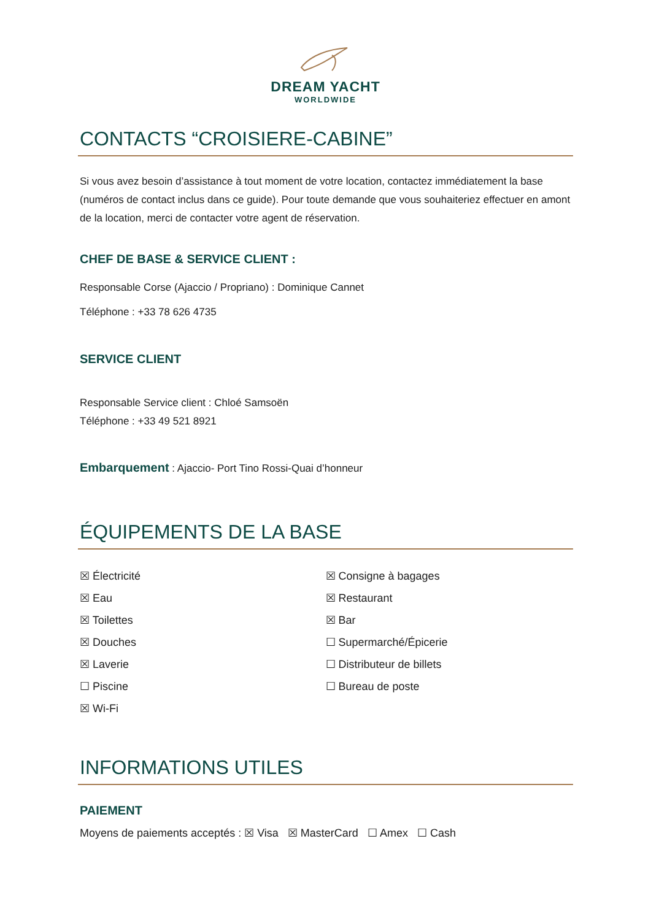DREAM YACHT
WORLDWIDE
CONTACTS “CROISIERE-CABINE”
Si vous avez besoin d’assistance à tout moment de votre location, contactez immédiatement la base (numéros de contact inclus dans ce guide). Pour toute demande que vous souhaiteriez effectuer en amont de la location, merci de contacter votre agent de réservation.
CHEF DE BASE & SERVICE CLIENT :
Responsable Corse (Ajaccio / Propriano) : Dominique Cannet
Téléphone : +33 78 626 4735
SERVICE CLIENT
Responsable Service client : Chloé Samsoën
Téléphone : +33 49 521 8921
Embarquement : Ajaccio- Port Tino Rossi-Quai d’honneur
ÉQUIPEMENTS DE LA BASE
☒ Électricité
☒ Eau
☒ Toilettes
☒ Douches
☒ Laverie
☐ Piscine
☒ Wi-Fi
☒ Consigne à bagages
☒ Restaurant
☒ Bar
☐ Supermarché/Épicerie
☐ Distributeur de billets
☐ Bureau de poste
INFORMATIONS UTILES
PAIEMENT
Moyens de paiements acceptés : ☒ Visa ☒ MasterCard ☐ Amex ☐ Cash